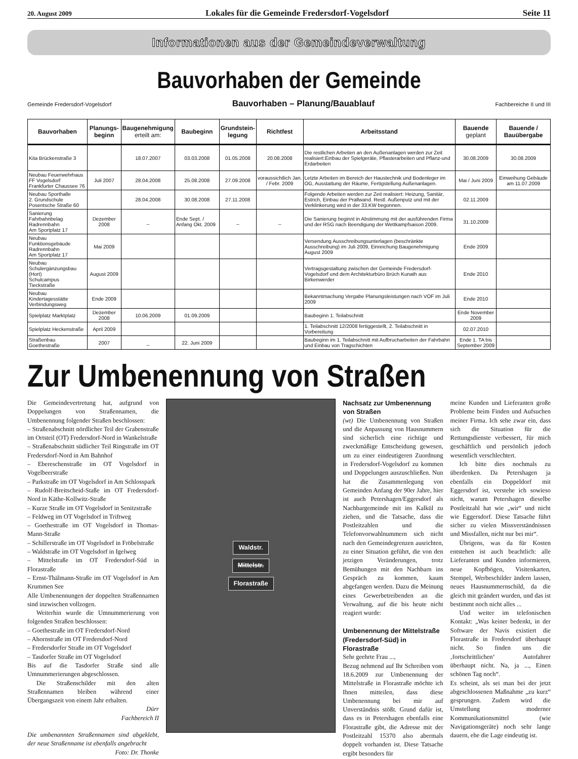20. August 2009 Lokales für die Gemeinde Fredersdorf-Vogelsdorf Seite 11
Informationen aus der Gemeindeverwaltung
Bauvorhaben der Gemeinde
Gemeinde Fredersdorf-Vogelsdorf Bauvorhaben – Planung/Bauablauf Fachbereiche II und III
| Bauvorhaben | Planungs- beginn | Baugenehmigung erteilt am: | Baubeginn | Grundstein- legung | Richtfest | Arbeitsstand | Bauende geplant | Bauende / Bauübergabe |
| --- | --- | --- | --- | --- | --- | --- | --- | --- |
| Kita Brückenstraße 3 | | 18.07.2007 | 03.03.2008 | 01.05.2008 | 20.08.2008 | Die restlichen Arbeiten an den Außenanlagen werden zur Zeit realisiert:Einbau der Spielgeräte, Pflasterarbeiten und Pflanz-und Erdarbeiten | 30.08.2009 | 30.08.2009 |
| Neubau Feuerwehrhaus FF Vogelsdorf Frankfurter Chaussee 76 | Juli 2007 | 28.04.2008 | 25.08.2008 | 27.09.2008 | voraussichtlich Jan. / Febr. 2009 | Letzte Arbeiten im Bereich der Haustechnik und Bodenleger im OG, Ausstattung der Räume, Fertigstellung Außenanlagen. | Mai / Juni 2009 | Einweihung Gebäude am 11.07.2009 |
| Neubau Sporthalle 2. Grundschule Posentsche Straße 60 | | 28.04.2008 | 30.08.2008 | 27.11.2008 | | Folgende Arbeiten werden zur Zeit realisiert: Heizung, Sanitär, Estrich, Einbau der Prallwand. Restl. Außenputz und mit der Verklinkerung wird in der 33.KW begonnen. | 02.11.2009 | |
| Sanierung Fahrbahnbelag Radrennbahn Am Sportplatz 17 | Dezember 2008 | _ | Ende Sept. / Anfang Okt. 2009 | _ | _ | Die Sanierung beginnt in Abstimmung mit der ausführenden Firma und der RSG nach Beendigung der Wettkampfsaison 2009. | 31.10.2009 | |
| Neubau Funktionsgebäude Radrennbahn Am Sportplatz 17 | Mai 2009 | | | | | Versendung Ausschreibungsunterlagen (beschränkte Ausschreibung) im Juli 2009, Einreichung Baugenehmigung August 2009 | Ende 2009 | |
| Neubau Schulergänzungsbau (Hort) Schulcampus Tieckstraße | August 2009 | | | | | Vertragsgestaltung zwischen der Gemeinde Fredersdorf-Vogelsdorf und dem Architekturbüro Brüch Kunath aus Birkenwerder | Ende 2010 | |
| Neubau Kindertagesstätte Verbindungsweg | Ende 2009 | | | | | Bekanntmachung Vergabe Planungsleistungen nach VOF im Juli 2009 | Ende 2010 | |
| Spielplatz Marktplatz | Dezember 2008 | 10.06.2009 | 01.09.2009 | | | Baubeginn 1. Teilabschnitt | Ende November 2009 | |
| Spielplatz Heckenstraße | April 2009 | | | | | 1. Teilabschnitt 12/2008 fertiggestellt, 2. Teilabschnitt in Vorbereitung | 02.07.2010 | |
| Straßenbau Goethestraße | 2007 | _ | 22. Juni 2009 | | | Baubeginn im 1. Teilabschnitt mit Aufbrucharbeiten der Fahrbahn und Einbau von Tragschichten | Ende 1. TA bis September 2009 | |
Zur Umbenennung von Straßen
Die Gemeindevertretung hat, aufgrund von Doppelungen von Straßennamen, die Umbenennung folgender Straßen beschlossen:
– Straßenabschnitt nördlicher Teil der Grabenstraße im Ortsteil (OT) Fredersdorf-Nord in Wankelstraße
– Straßenabschnitt südlicher Teil Ringstraße im OT Fredersdorf-Nord in Am Bahnhof
– Ebereschenstraße im OT Vogelsdorf in Vogelbeerstraße
– Parkstraße im OT Vogelsdorf in Am Schlosspark
– Rudolf-Breitscheid-Staße im OT Fredersdorf-Nord in Käthe-Kollwitz-Straße
– Kurze Straße im OT Vogelsdorf in Senitzstraße
– Feldweg im OT Vogelsdorf in Triftweg
– Goethestraße im OT Vogelsdorf in Thomas-Mann-Straße
– Schillerstraße im OT Vogelsdorf in Fröbelstraße
– Waldstraße im OT Vogelsdorf in Igelweg
– Mittelstraße im OT Fredersdorf-Süd in Florastraße
– Ernst-Thälmann-Straße im OT Vogelsdorf in Am Krummen See
Alle Umbenennungen der doppelten Straßennamen sind inzwischen vollzogen.
Weiterhin wurde die Umnummerierung von folgenden Straßen beschlossen:
– Goethestraße im OT Fredersdorf-Nord
– Ahornstraße im OT Fredersdorf-Nord
– Fredersdorfer Straße im OT Vogelsdorf
– Tasdorfer Straße im OT Vogelsdorf
Bis auf die Tasdorfer Straße sind alle Umnummerierungen abgeschlossen.
Die Straßenschilder mit den alten Straßennamen bleiben während einer Übergangszeit von einem Jahr erhalten.
Dürr
Fachbereich II
Die umbenannten Straßennamen sind abgeklebt, der neue Straßenname ist ebenfalls angebracht Foto: Dr. Thonke
Waldstr.
Mittelstr.
Florastraße
Nachsatz zur Umbenennung von Straßen
(wt) Die Umbenennung von Straßen und die Anpassung von Hausnummern sind sicherlich eine richtige und zweckmäßige Entscheidung gewesen, um zu einer eindeutigeren Zuordnung in Fredersdorf-Vogelsdorf zu kommen und Doppelungen auszuschließen. Nun hat die Zusammenlegung von Gemeinden Anfang der 90er Jahre, hier ist auch Petershagen/Eggersdorf als Nachbargemeinde mit ins Kalkül zu ziehen, und die Tatsache, dass die Postleitzahlen und die Telefonvorwahlnummern sich nicht nach den Gemeindegrenzen ausrichten, zu einer Situation geführt, die von den jetzigen Veränderungen, trotz Bemühungen mit den Nachbarn ins Gespräch zu kommen, kaum abgefangen werden. Dazu die Meinung eines Gewerbetreibenden an die Verwaltung, auf die bis heute nicht reagiert wurde:
Umbenennung der Mittelstraße (Fredersdorf-Süd) in Florastraße
Sehr geehrte Frau ...,
Bezug nehmend auf Ihr Schreiben vom 18.6.2009 zur Umbenennung der Mittelstraße in Florastraße möchte ich Ihnen mitteilen, dass diese Umbenennung bei mir auf Unverständnis stößt. Grund dafür ist, dass es in Petershagen ebenfalls eine Florastraße gibt, die Adresse mit der Postleitzahl 15370 also abermals doppelt vorhanden ist. Diese Tatsache ergibt besonders für
meine Kunden und Lieferanten große Probleme beim Finden und Aufsuchen meiner Firma. Ich sehe zwar ein, dass sich die Situation für die Rettungsdienste verbessert, für mich geschäftlich und persönlich jedoch wesentlich verschlechtert.
Ich bitte dies nochmals zu überdenken. Da Petershagen ja ebenfalls ein Doppeldorf mit Eggersdorf ist, verstehe ich sowieso nicht, warum Petershagen dieselbe Postleitzahl hat wie „wir“ und nicht wie Eggersdorf. Diese Tatsache führt sicher zu vielen Missverständnissen und Missfallen, nicht nur bei mir“.
Übrigens, was da für Kosten entstehen ist auch beachtlich: alle Lieferanten und Kunden informieren, neue Kopfbögen, Visitenkarten, Stempel, Werbeschilder ändern lassen, neues Hausnummernschild, da die gleich mit geändert wurden, und das ist bestimmt noch nicht alles ...
Und weiter im telefonischen Kontakt: „Was keiner bedenkt, in der Software der Navis existiert die Florastraße in Fredersdorf überhaupt nicht. So finden uns die ‚fortschrittlichen‘ Autofahrer überhaupt nicht. Na, ja ..., Einen schönen Tag noch“.
Es scheint, als sei man bei der jetzt abgeschlossenen Maßnahme „zu kurz“ gesprungen. Zudem wird die Umstellung moderner Kommunikationsmittel (wie Navigationsgeräte) noch sehr lange dauern, ehe die Lage eindeutig ist.